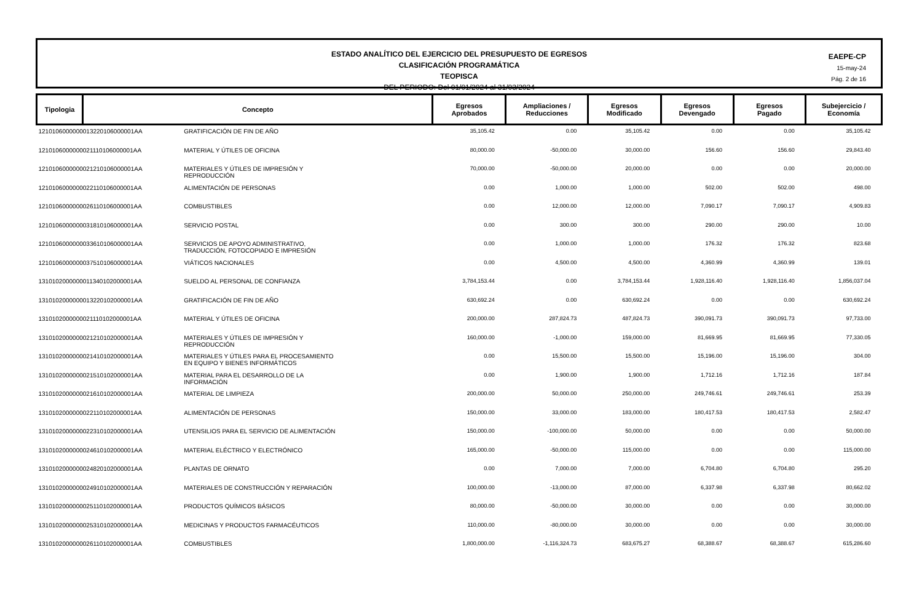ESTADO ANALÍTICO DEL EJERCICIO DEL PRESUPUESTO DE EGRESOS
CLASIFICACIÓN PROGRAMÁTICA
TEOPISCA
DEL PERIODO: Del 01/01/2024 al 31/03/2024
EAEPE-CP
15-may-24
Pág. 2 de 16
| Tipologia | Concepto | | Egresos Aprobados | Ampliaciones / Reducciones | Egresos Modificado | Egresos Devengado | Egresos Pagado | Subejercicio / Economía |
| --- | --- | --- | --- | --- | --- | --- | --- | --- |
| 121010600000001322010600000​1AA | | GRATIFICACIÓN DE FIN DE AÑO | 35,105.42 | 0.00 | 35,105.42 | 0.00 | 0.00 | 35,105.42 |
| 1210106000000021110106000001AA | | MATERIAL Y ÚTILES DE OFICINA | 80,000.00 | -50,000.00 | 30,000.00 | 156.60 | 156.60 | 29,843.40 |
| 1210106000000021210106000001AA | | MATERIALES Y ÚTILES DE IMPRESIÓN Y REPRODUCCIÓN | 70,000.00 | -50,000.00 | 20,000.00 | 0.00 | 0.00 | 20,000.00 |
| 1210106000000022110106000001AA | | ALIMENTACIÓN DE PERSONAS | 0.00 | 1,000.00 | 1,000.00 | 502.00 | 502.00 | 498.00 |
| 1210106000000026110106000001AA | | COMBUSTIBLES | 0.00 | 12,000.00 | 12,000.00 | 7,090.17 | 7,090.17 | 4,909.83 |
| 1210106000000031810106000001AA | | SERVICIO POSTAL | 0.00 | 300.00 | 300.00 | 290.00 | 290.00 | 10.00 |
| 1210106000000033610106000001AA | | SERVICIOS DE APOYO ADMINISTRATIVO, TRADUCCIÓN, FOTOCOPIADO E IMPRESIÓN | 0.00 | 1,000.00 | 1,000.00 | 176.32 | 176.32 | 823.68 |
| 1210106000000037510106000001AA | | VIÁTICOS NACIONALES | 0.00 | 4,500.00 | 4,500.00 | 4,360.99 | 4,360.99 | 139.01 |
| 1310102000000011340102000001AA | | SUELDO AL PERSONAL DE CONFIANZA | 3,784,153.44 | 0.00 | 3,784,153.44 | 1,928,116.40 | 1,928,116.40 | 1,856,037.04 |
| 1310102000000013220102000001AA | | GRATIFICACIÓN DE FIN DE AÑO | 630,692.24 | 0.00 | 630,692.24 | 0.00 | 0.00 | 630,692.24 |
| 1310102000000021110102000001AA | | MATERIAL Y ÚTILES DE OFICINA | 200,000.00 | 287,824.73 | 487,824.73 | 390,091.73 | 390,091.73 | 97,733.00 |
| 1310102000000021210102000001AA | | MATERIALES Y ÚTILES DE IMPRESIÓN Y REPRODUCCIÓN | 160,000.00 | -1,000.00 | 159,000.00 | 81,669.95 | 81,669.95 | 77,330.05 |
| 1310102000000021410102000001AA | | MATERIALES Y ÚTILES PARA EL PROCESAMIENTO EN EQUIPO Y BIENES INFORMÁTICOS | 0.00 | 15,500.00 | 15,500.00 | 15,196.00 | 15,196.00 | 304.00 |
| 1310102000000021510102000001AA | | MATERIAL PARA EL DESARROLLO DE LA INFORMACIÓN | 0.00 | 1,900.00 | 1,900.00 | 1,712.16 | 1,712.16 | 187.84 |
| 1310102000000021610102000001AA | | MATERIAL DE LIMPIEZA | 200,000.00 | 50,000.00 | 250,000.00 | 249,746.61 | 249,746.61 | 253.39 |
| 1310102000000022110102000001AA | | ALIMENTACIÓN DE PERSONAS | 150,000.00 | 33,000.00 | 183,000.00 | 180,417.53 | 180,417.53 | 2,582.47 |
| 1310102000000022310102000001AA | | UTENSILIOS PARA EL SERVICIO DE ALIMENTACIÓN | 150,000.00 | -100,000.00 | 50,000.00 | 0.00 | 0.00 | 50,000.00 |
| 1310102000000024610102000001AA | | MATERIAL ELÉCTRICO Y ELECTRÓNICO | 165,000.00 | -50,000.00 | 115,000.00 | 0.00 | 0.00 | 115,000.00 |
| 1310102000000024820102000001AA | | PLANTAS DE ORNATO | 0.00 | 7,000.00 | 7,000.00 | 6,704.80 | 6,704.80 | 295.20 |
| 1310102000000024910102000001AA | | MATERIALES DE CONSTRUCCIÓN Y REPARACIÓN | 100,000.00 | -13,000.00 | 87,000.00 | 6,337.98 | 6,337.98 | 80,662.02 |
| 1310102000000025110102000001AA | | PRODUCTOS QUÍMICOS BÁSICOS | 80,000.00 | -50,000.00 | 30,000.00 | 0.00 | 0.00 | 30,000.00 |
| 1310102000000025310102000001AA | | MEDICINAS Y PRODUCTOS FARMACÉUTICOS | 110,000.00 | -80,000.00 | 30,000.00 | 0.00 | 0.00 | 30,000.00 |
| 1310102000000026110102000001AA | | COMBUSTIBLES | 1,800,000.00 | -1,116,324.73 | 683,675.27 | 68,388.67 | 68,388.67 | 615,286.60 |